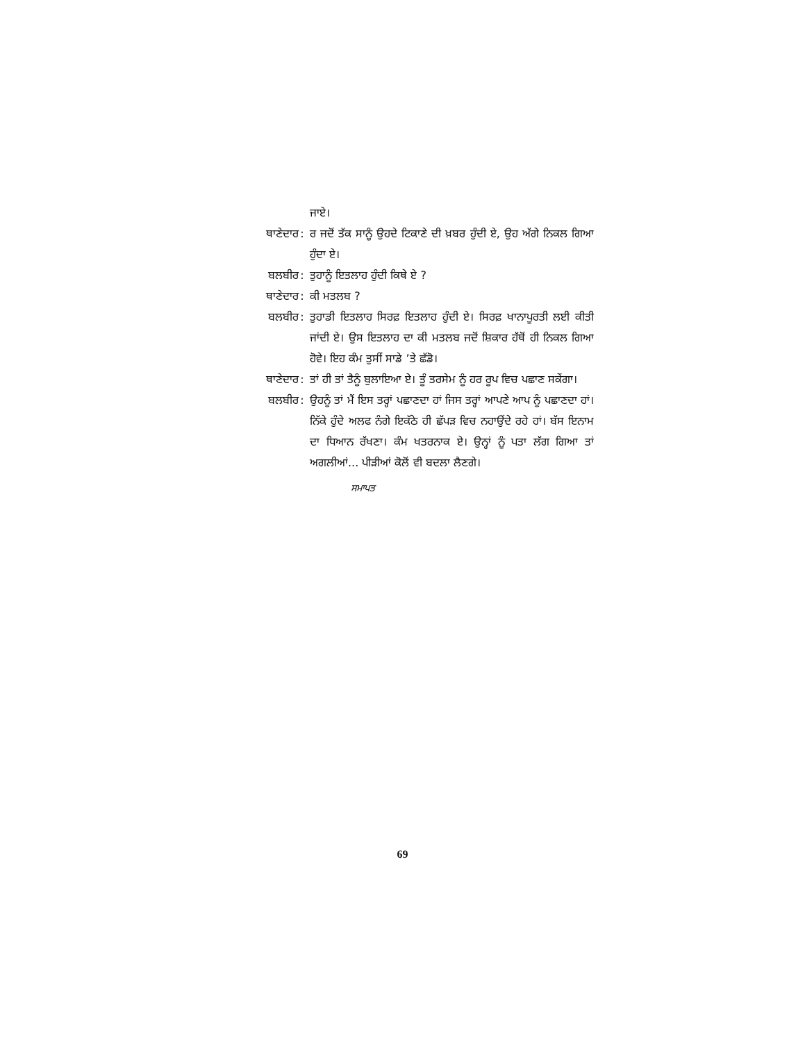ਜਾਏ।
ਥਾਣੇਦਾਰ : ਰ ਜਦੋਂ ਤੱਕ ਸਾਨੂੰ ਉਹਦੇ ਟਿਕਾਣੇ ਦੀ ਖ਼ਬਰ ਹੁੰਦੀ ਏ, ਉਹ ਅੱਗੇ ਨਿਕਲ ਗਿਆ ਹੁੰਦਾ ਏ।
ਬਲਬੀਰ : ਤੁਹਾਨੂੰ ਇਤਲਾਹ ਹੁੰਦੀ ਕਿਥੇ ਏ ?
ਥਾਣੇਦਾਰ : ਕੀ ਮਤਲਬ ?
ਬਲਬੀਰ : ਤੁਹਾਡੀ ਇਤਲਾਹ ਸਿਰਫ਼ ਇਤਲਾਹ ਹੁੰਦੀ ਏ। ਸਿਰਫ਼ ਖਾਨਾਪੂਰਤੀ ਲਈ ਕੀਤੀ ਜਾਂਦੀ ਏ। ਉਸ ਇਤਲਾਹ ਦਾ ਕੀ ਮਤਲਬ ਜਦੋਂ ਸ਼ਿਕਾਰ ਹੱਥੋਂ ਹੀ ਨਿਕਲ ਗਿਆ ਹੋਵੇ। ਇਹ ਕੰਮ ਤੁਸੀਂ ਸਾਡੇ ’ਤੇ ਛੱਡੋ।
ਥਾਣੇਦਾਰ : ਤਾਂ ਹੀ ਤਾਂ ਤੈਨੂੰ ਬੁਲਾਇਆ ਏ। ਤੂੰ ਤਰਸੇਮ ਨੂੰ ਹਰ ਰੂਪ ਵਿਚ ਪਛਾਣ ਸਕੇਂਗਾ।
ਬਲਬੀਰ : ਉਹਨੂੰ ਤਾਂ ਮੈਂ ਇਸ ਤਰ੍ਹਾਂ ਪਛਾਣਦਾ ਹਾਂ ਜਿਸ ਤਰ੍ਹਾਂ ਆਪਣੇ ਆਪ ਨੂੰ ਪਛਾਣਦਾ ਹਾਂ। ਨਿੱਕੇ ਹੁੰਦੇ ਅਲਫ ਨੰਗੇ ਇਕੱਠੇ ਹੀ ਛੱਪੜ ਵਿਚ ਨਹਾਉਂਦੇ ਰਹੇ ਹਾਂ। ਬੱਸ ਇਨਾਮ ਦਾ ਧਿਆਨ ਰੱਖਣਾ। ਕੰਮ ਖਤਰਨਾਕ ਏ। ਉਨ੍ਹਾਂ ਨੂੰ ਪਤਾ ਲੱਗ ਗਿਆ ਤਾਂ ਅਗਲੀਆਂ... ਪੀੜੀਆਂ ਕੋਲੋਂ ਵੀ ਬਦਲਾ ਲੈਣਗੇ।
ਸਮਾਪਤ
69